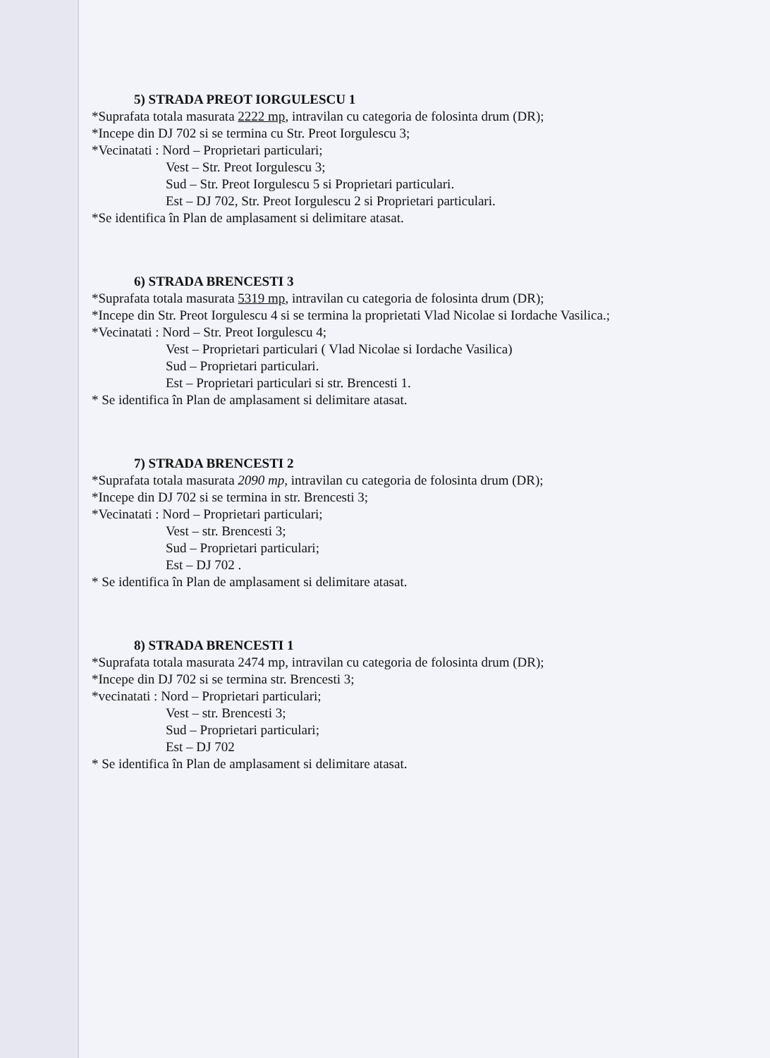5) STRADA PREOT IORGULESCU 1
*Suprafata totala masurata 2222 mp, intravilan cu categoria de folosinta drum (DR);
*Incepe din DJ 702 si se termina cu Str. Preot Iorgulescu 3;
*Vecinatati : Nord – Proprietari particulari;
Vest – Str. Preot Iorgulescu 3;
Sud – Str. Preot Iorgulescu 5 si Proprietari particulari.
Est – DJ 702, Str. Preot Iorgulescu 2 si Proprietari particulari.
*Se identifica în Plan de amplasament si delimitare atasat.
6) STRADA BRENCESTI 3
*Suprafata totala masurata 5319 mp, intravilan cu categoria de folosinta drum (DR);
*Incepe din Str. Preot Iorgulescu 4 si se termina la proprietati Vlad Nicolae si Iordache Vasilica.;
*Vecinatati : Nord – Str. Preot Iorgulescu 4;
Vest – Proprietari particulari ( Vlad Nicolae si Iordache Vasilica)
Sud – Proprietari particulari.
Est – Proprietari particulari si str. Brencesti 1.
* Se identifica în Plan de amplasament si delimitare atasat.
7) STRADA BRENCESTI 2
*Suprafata totala masurata 2090 mp, intravilan cu categoria de folosinta drum (DR);
*Incepe din DJ 702 si se termina in str. Brencesti 3;
*Vecinatati : Nord – Proprietari particulari;
Vest – str. Brencesti 3;
Sud – Proprietari particulari;
Est – DJ 702 .
* Se identifica în Plan de amplasament si delimitare atasat.
8) STRADA BRENCESTI 1
*Suprafata totala masurata 2474 mp, intravilan cu categoria de folosinta drum (DR);
*Incepe din DJ 702 si se termina str. Brencesti 3;
*vecinatati : Nord – Proprietari particulari;
Vest – str. Brencesti 3;
Sud – Proprietari particulari;
Est – DJ 702
* Se identifica în Plan de amplasament si delimitare atasat.